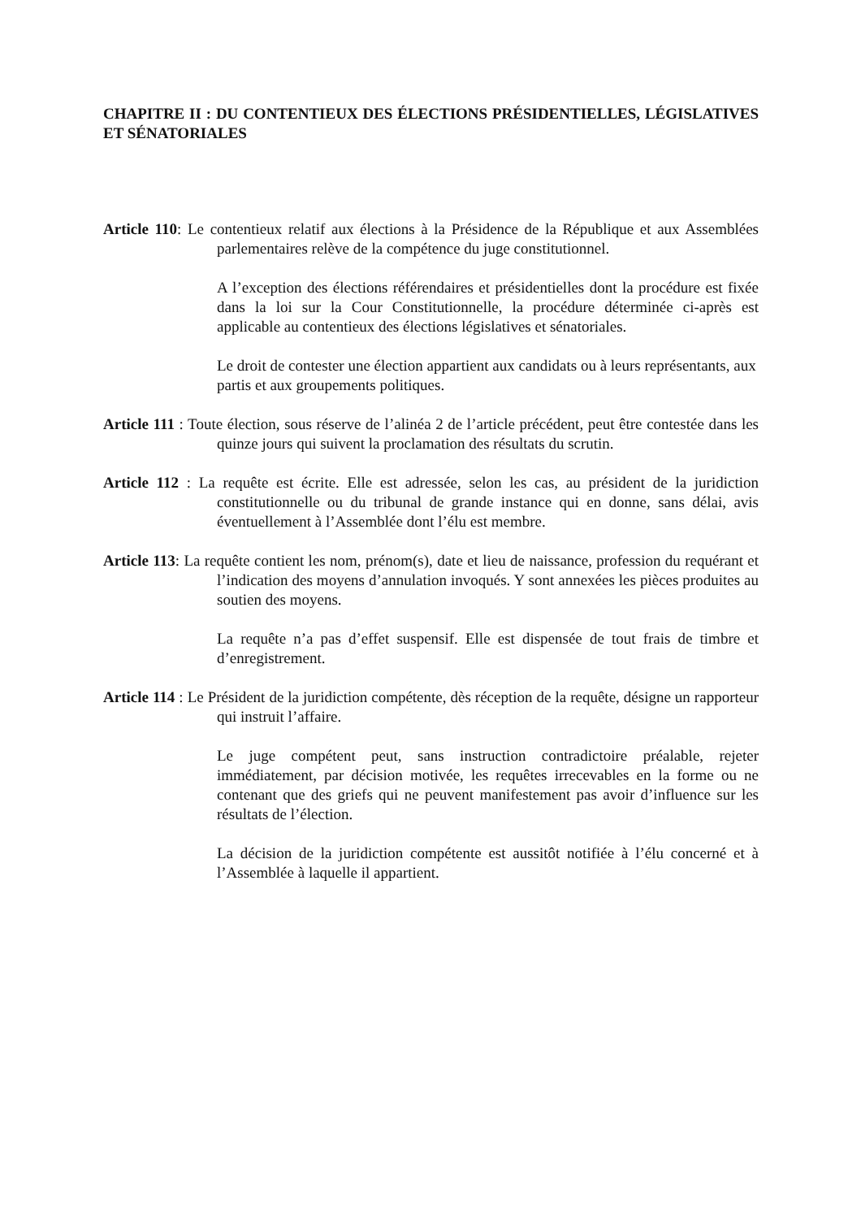CHAPITRE II : DU CONTENTIEUX DES ÉLECTIONS PRÉSIDENTIELLES, LÉGISLATIVES ET SÉNATORIALES
Article 110: Le contentieux relatif aux élections à la Présidence de la République et aux Assemblées parlementaires relève de la compétence du juge constitutionnel.
A l’exception des élections référendaires et présidentielles dont la procédure est fixée dans la loi sur la Cour Constitutionnelle, la procédure déterminée ci-après est applicable au contentieux des élections législatives et sénatoriales.
Le droit de contester une élection appartient aux candidats ou à leurs représentants, aux partis et aux groupements politiques.
Article 111 : Toute élection, sous réserve de l’alinéa 2 de l’article précédent, peut être contestée dans les quinze jours qui suivent la proclamation des résultats du scrutin.
Article 112 : La requête est écrite. Elle est adressée, selon les cas, au président de la juridiction constitutionnelle ou du tribunal de grande instance qui en donne, sans délai, avis éventuellement à l’Assemblée dont l’élu est membre.
Article 113: La requête contient les nom, prénom(s), date et lieu de naissance, profession du requérant et l’indication des moyens d’annulation invoqués. Y sont annexées les pièces produites au soutien des moyens.
La requête n’a pas d’effet suspensif. Elle est dispensée de tout frais de timbre et d’enregistrement.
Article 114 : Le Président de la juridiction compétente, dès réception de la requête, désigne un rapporteur qui instruit l’affaire.
Le juge compétent peut, sans instruction contradictoire préalable, rejeter immédiatement, par décision motivée, les requêtes irrecevables en la forme ou ne contenant que des griefs qui ne peuvent manifestement pas avoir d’influence sur les résultats de l’élection.
La décision de la juridiction compétente est aussitôt notifiée à l’élu concerné et à l’Assemblée à laquelle il appartient.